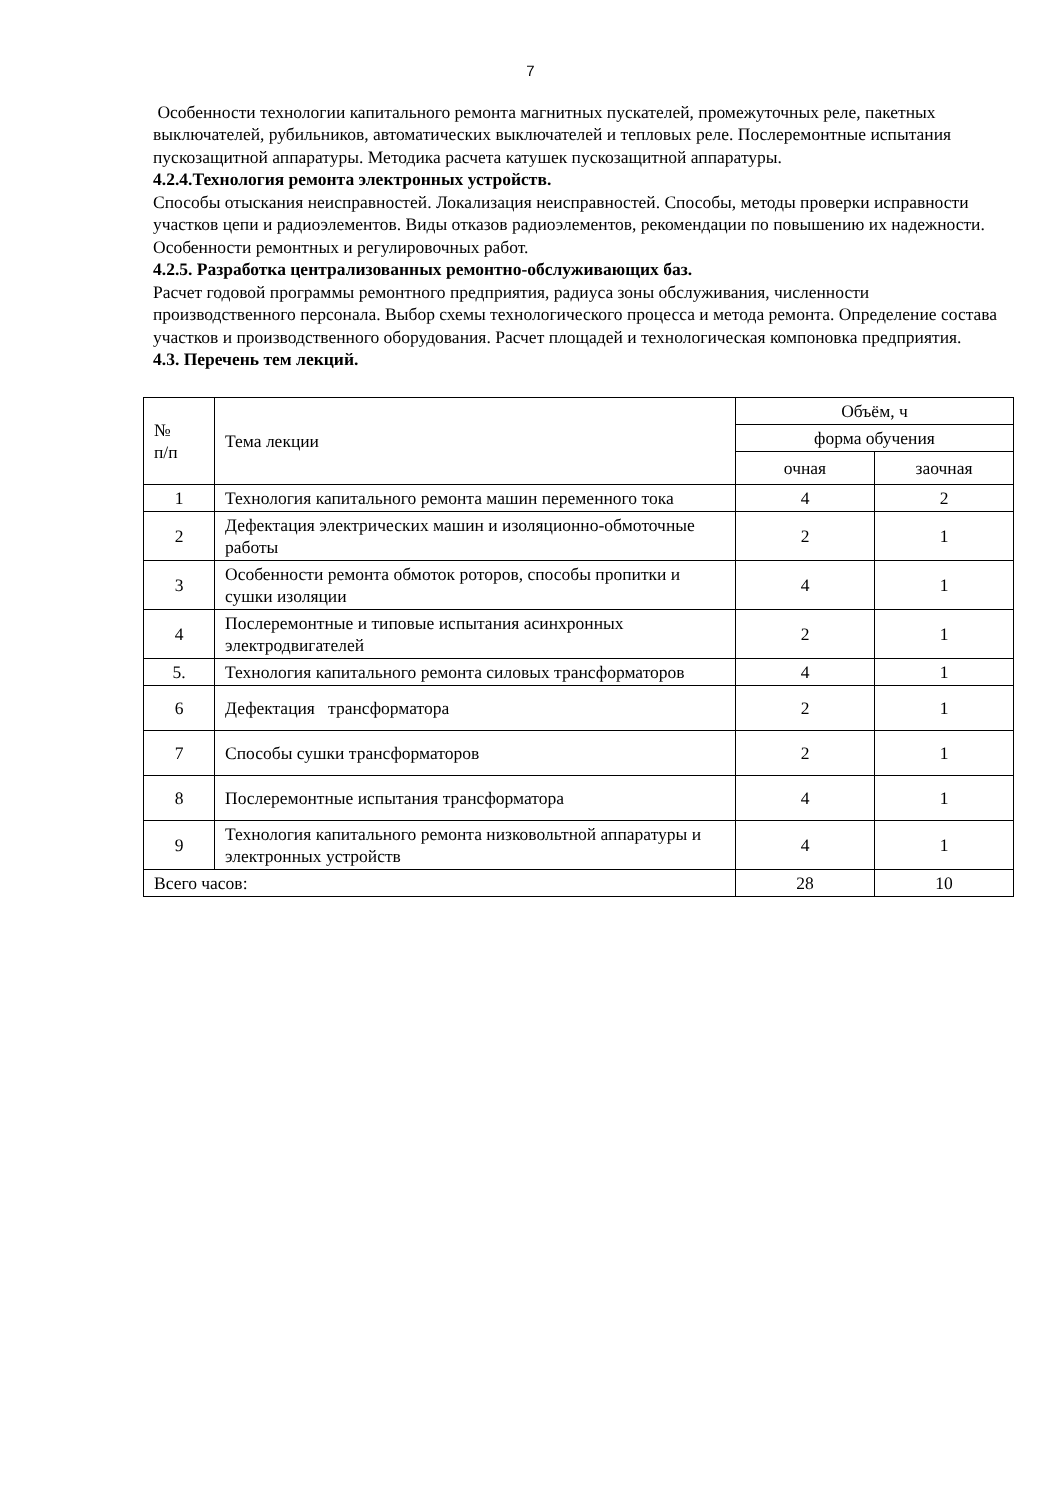7
Особенности технологии капитального ремонта магнитных пускателей, промежуточных реле, пакетных выключателей, рубильников, автоматических выключателей и тепловых реле. Послеремонтные испытания пускозащитной аппаратуры. Методика расчета катушек пускозащитной аппаратуры.
4.2.4.Технология ремонта электронных устройств.
Способы отыскания неисправностей. Локализация неисправностей. Способы, методы проверки исправности участков цепи и радиоэлементов. Виды отказов радиоэлементов, рекомендации по повышению их надежности. Особенности ремонтных и регулировочных работ.
4.2.5. Разработка централизованных ремонтно-обслуживающих баз.
Расчет годовой программы ремонтного предприятия, радиуса зоны обслуживания, численности производственного персонала. Выбор схемы технологического процесса и метода ремонта. Определение состава участков и производственного оборудования. Расчет площадей и технологическая компоновка предприятия.
4.3. Перечень тем лекций.
| № п/п | Тема лекции | Объём, ч | |
| --- | --- | --- | --- |
| | | форма обучения | |
| | | очная | заочная |
| 1 | Технология капитального ремонта машин переменного тока | 4 | 2 |
| 2 | Дефектация электрических машин и изоляционно-обмоточные работы | 2 | 1 |
| 3 | Особенности ремонта обмоток роторов, способы пропитки и сушки изоляции | 4 | 1 |
| 4 | Послеремонтные и типовые испытания асинхронных электродвигателей | 2 | 1 |
| 5. | Технология капитального ремонта силовых трансформаторов | 4 | 1 |
| 6 | Дефектация трансформатора | 2 | 1 |
| 7 | Способы сушки трансформаторов | 2 | 1 |
| 8 | Послеремонтные испытания трансформатора | 4 | 1 |
| 9 | Технология капитального ремонта низковольтной аппаратуры и электронных устройств | 4 | 1 |
| Всего часов: | | 28 | 10 |